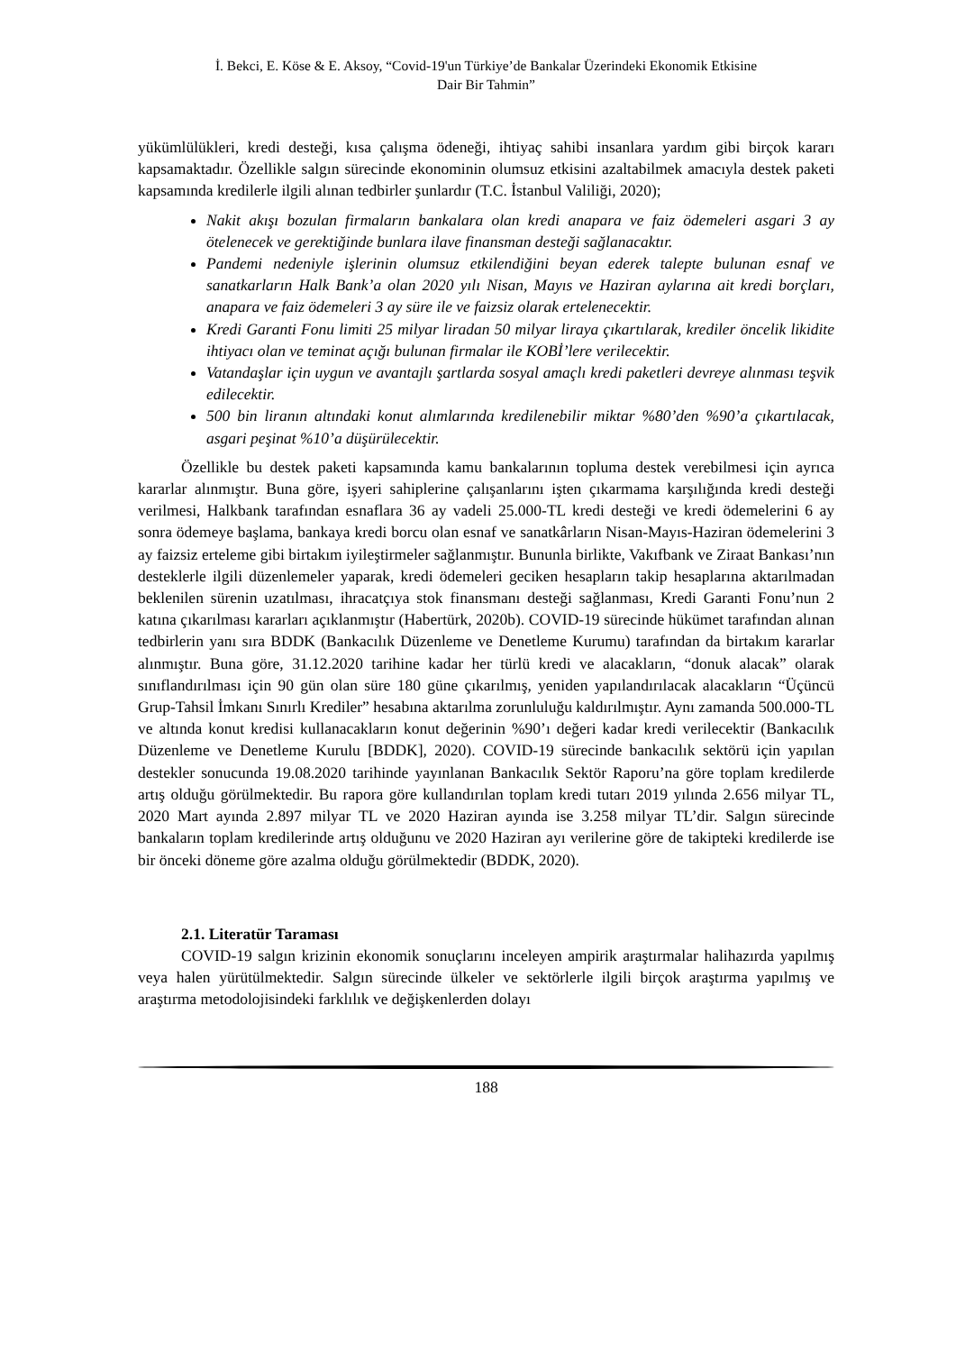İ. Bekci, E. Köse & E. Aksoy, “Covid-19'un Türkiye’de Bankalar Üzerindeki Ekonomik Etkisine
Dair Bir Tahmin”
yükümlülükleri, kredi desteği, kısa çalışma ödeneği, ihtiyaç sahibi insanlara yardım gibi birçok kararı kapsamaktadır. Özellikle salgın sürecinde ekonominin olumsuz etkisini azaltabilmek amacıyla destek paketi kapsamında kredilerle ilgili alınan tedbirler şunlardır (T.C. İstanbul Valiliği, 2020);
Nakit akışı bozulan firmaların bankalara olan kredi anapara ve faiz ödemeleri asgari 3 ay ötelenecek ve gerektiğinde bunlara ilave finansman desteği sağlanacaktır.
Pandemi nedeniyle işlerinin olumsuz etkilendiğini beyan ederek talepte bulunan esnaf ve sanatkarların Halk Bank’a olan 2020 yılı Nisan, Mayıs ve Haziran aylarına ait kredi borçları, anapara ve faiz ödemeleri 3 ay süre ile ve faizsiz olarak ertelenecektir.
Kredi Garanti Fonu limiti 25 milyar liradan 50 milyar liraya çıkartılarak, krediler öncelik likidite ihtiyacı olan ve teminat açığı bulunan firmalar ile KOBİ’lere verilecektir.
Vatandaşlar için uygun ve avantajlı şartlarda sosyal amaçlı kredi paketleri devreye alınması teşvik edilecektir.
500 bin liranın altındaki konut alımlarında kredilenebilir miktar %80’den %90’a çıkartılacak, asgari peşinat %10’a düşürülecektir.
Özellikle bu destek paketi kapsamında kamu bankalarının topluma destek verebilmesi için ayrıca kararlar alınmıştır. Buna göre, işyeri sahiplerine çalışanlarını işten çıkarmama karşılığında kredi desteği verilmesi, Halkbank tarafından esnaflara 36 ay vadeli 25.000-TL kredi desteği ve kredi ödemelerini 6 ay sonra ödemeye başlama, bankaya kredi borcu olan esnaf ve sanatkârların Nisan-Mayıs-Haziran ödemelerini 3 ay faizsiz erteleme gibi birtakım iyileştirmeler sağlanmıştır. Bununla birlikte, Vakıfbank ve Ziraat Bankası’nın desteklerle ilgili düzenlemeler yaparak, kredi ödemeleri geciken hesapların takip hesaplarına aktarılmadan beklenilen sürenin uzatılması, ihracatçıya stok finansmanı desteği sağlanması, Kredi Garanti Fonu’nun 2 katına çıkarılması kararları açıklanmıştır (Habertürk, 2020b). COVID-19 sürecinde hükümet tarafından alınan tedbirlerin yanı sıra BDDK (Bankacılık Düzenleme ve Denetleme Kurumu) tarafından da birtakım kararlar alınmıştır. Buna göre, 31.12.2020 tarihine kadar her türlü kredi ve alacakların, “donuk alacak” olarak sınıflandırılması için 90 gün olan süre 180 güne çıkarılmış, yeniden yapılandırılacak alacakların “Üçüncü Grup-Tahsil İmkanı Sınırlı Krediler” hesabına aktarılma zorunluluğu kaldırılmıştır. Aynı zamanda 500.000-TL ve altında konut kredisi kullanacakların konut değerinin %90’ı değeri kadar kredi verilecektir (Bankacılık Düzenleme ve Denetleme Kurulu [BDDK], 2020). COVID-19 sürecinde bankacılık sektörü için yapılan destekler sonucunda 19.08.2020 tarihinde yayınlanan Bankacılık Sektör Raporu’na göre toplam kredilerde artış olduğu görülmektedir. Bu rapora göre kullandırılan toplam kredi tutarı 2019 yılında 2.656 milyar TL, 2020 Mart ayında 2.897 milyar TL ve 2020 Haziran ayında ise 3.258 milyar TL’dir. Salgın sürecinde bankaların toplam kredilerinde artış olduğunu ve 2020 Haziran ayı verilerine göre de takipteki kredilerde ise bir önceki döneme göre azalma olduğu görülmektedir (BDDK, 2020).
2.1. Literatür Taraması
COVID-19 salgın krizinin ekonomik sonuçlarını inceleyen ampirik araştırmalar halihazırda yapılmış veya halen yürütülmektedir. Salgın sürecinde ülkeler ve sektörlerle ilgili birçok araştırma yapılmış ve araştırma metodolojisindeki farklılık ve değişkenlerden dolayı
188